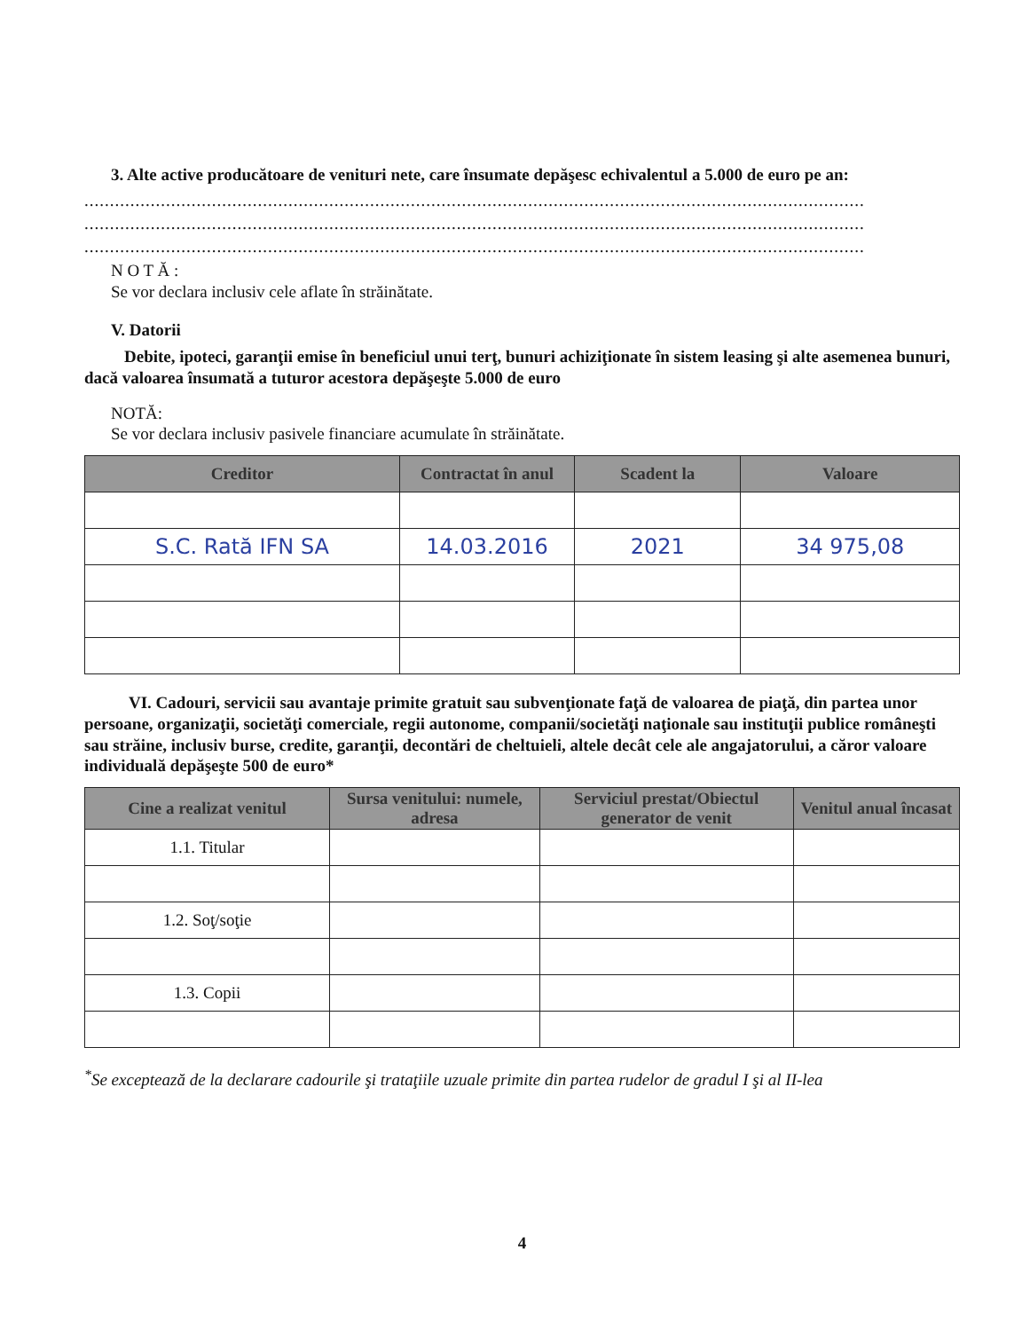3. Alte active producătoare de venituri nete, care însumate depăşesc echivalentul a 5.000 de euro pe an:
.........................................................................................................................................................
.........................................................................................................................................................
.........................................................................................................................................................
N O T Ă :
Se vor declara inclusiv cele aflate în străinătate.
V. Datorii
Debite, ipoteci, garanţii emise în beneficiul unui terţ, bunuri achiziţionate în sistem leasing şi alte asemenea bunuri, dacă valoarea însumată a tuturor acestora depăşeşte 5.000 de euro
NOTĂ:
Se vor declara inclusiv pasivele financiare acumulate în străinătate.
| Creditor | Contractat în anul | Scadent la | Valoare |
| --- | --- | --- | --- |
| S.C. Rată IFN SA | 14.03.2016 | 2021 | 34 975,08 |
VI. Cadouri, servicii sau avantaje primite gratuit sau subvenţionate faţă de valoarea de piaţă, din partea unor persoane, organizaţii, societăţi comerciale, regii autonome, companii/societăţi naţionale sau instituţii publice româneşti sau străine, inclusiv burse, credite, garanţii, decontări de cheltuieli, altele decât cele ale angajatorului, a căror valoare individuală depăşeşte 500 de euro*
| Cine a realizat venitul | Sursa venitului: numele, adresa | Serviciul prestat/Obiectul generator de venit | Venitul anual încasat |
| --- | --- | --- | --- |
| 1.1. Titular | | | |
| 1.2. Soţ/soţie | | | |
| 1.3. Copii | | | |
<sup>*</sup> Se exceptează de la declarare cadourile şi trataţiile uzuale primite din partea rudelor de gradul I şi al II-lea
4